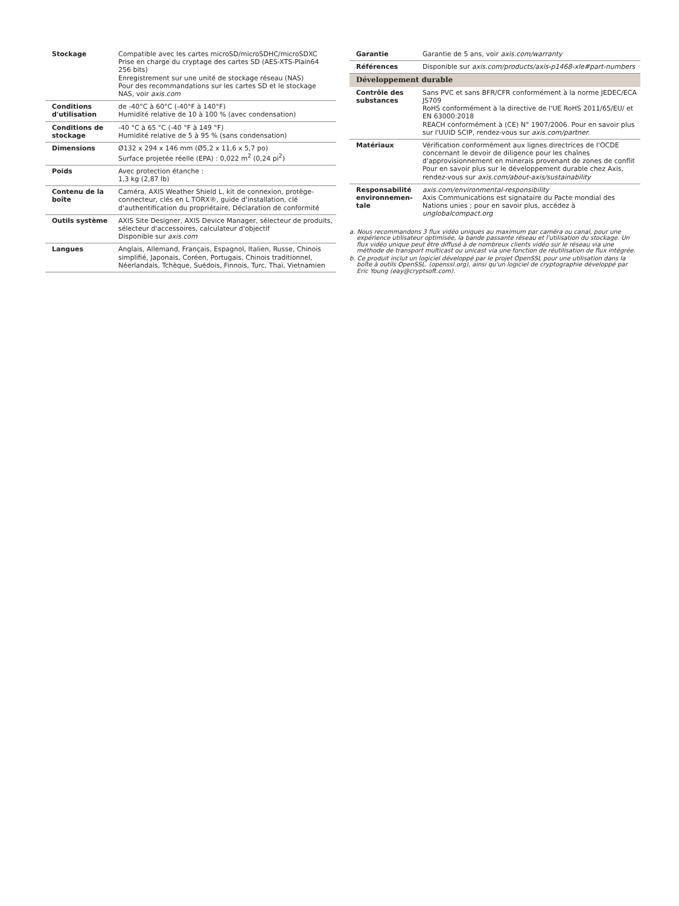| Stockage | Compatible avec les cartes microSD/microSDHC/microSDXC Prise en charge du cryptage des cartes SD (AES-XTS-Plain64 256 bits) Enregistrement sur une unité de stockage réseau (NAS) Pour des recommandations sur les cartes SD et le stockage NAS, voir axis.com |
| Conditions d'utilisation | de -40°C à 60°C (-40°F à 140°F) Humidité relative de 10 à 100 % (avec condensation) |
| Conditions de stockage | -40 °C à 65 °C (-40 °F à 149 °F) Humidité relative de 5 à 95 % (sans condensation) |
| Dimensions | Ø132 x 294 x 146 mm (Ø5,2 x 11,6 x 5,7 po) Surface projetée réelle (EPA) : 0,022 m<sup>2</sup> (0,24 pi<sup>2</sup>) |
| Poids | Avec protection étanche : 1,3 kg (2,87 lb) |
| Contenu de la boîte | Caméra, AXIS Weather Shield L, kit de connexion, protège-connecteur, clés en L TORX®, guide d'installation, clé d'authentification du propriétaire, Déclaration de conformité |
| Outils système | AXIS Site Designer, AXIS Device Manager, sélecteur de produits, sélecteur d'accessoires, calculateur d'objectif Disponible sur axis.com |
| Langues | Anglais, Allemand, Français, Espagnol, Italien, Russe, Chinois simplifié, Japonais, Coréen, Portugais, Chinois traditionnel, Néerlandais, Tchèque, Suédois, Finnois, Turc, Thaï, Vietnamien |
| Garantie | Garantie de 5 ans, voir axis.com/warranty |
| Références | Disponible sur axis.com/products/axis-p1468-xle#part-numbers |
| Développement durable | |
| Contrôle des substances | Sans PVC et sans BFR/CFR conformément à la norme JEDEC/ECA JS709 RoHS conformément à la directive de l'UE RoHS 2011/65/EU/ et EN 63000:2018 REACH conformément à (CE) N° 1907/2006. Pour en savoir plus sur l'UUID SCIP, rendez-vous sur axis.com/partner. |
| Matériaux | Vérification conformément aux lignes directrices de l'OCDE concernant le devoir de diligence pour les chaînes d'approvisionnement en minerais provenant de zones de conflit Pour en savoir plus sur le développement durable chez Axis, rendez-vous sur axis.com/about-axis/sustainability |
| Responsabilité environnemen-tale | axis.com/environmental-responsibility Axis Communications est signataire du Pacte mondial des Nations unies ; pour en savoir plus, accédez à unglobalcompact.org |
a. Nous recommandons 3 flux vidéo uniques au maximum par caméra ou canal, pour une expérience utilisateur optimisée, la bande passante réseau et l'utilisation du stockage. Un flux vidéo unique peut être diffusé à de nombreux clients vidéo sur le réseau via une méthode de transport multicast ou unicast via une fonction de réutilisation de flux intégrée.
b. Ce produit inclut un logiciel développé par le projet OpenSSL pour une utilisation dans la boîte à outils OpenSSL. (openssl.org), ainsi qu'un logiciel de cryptographie développé par Eric Young (eay@cryptsoft.com).